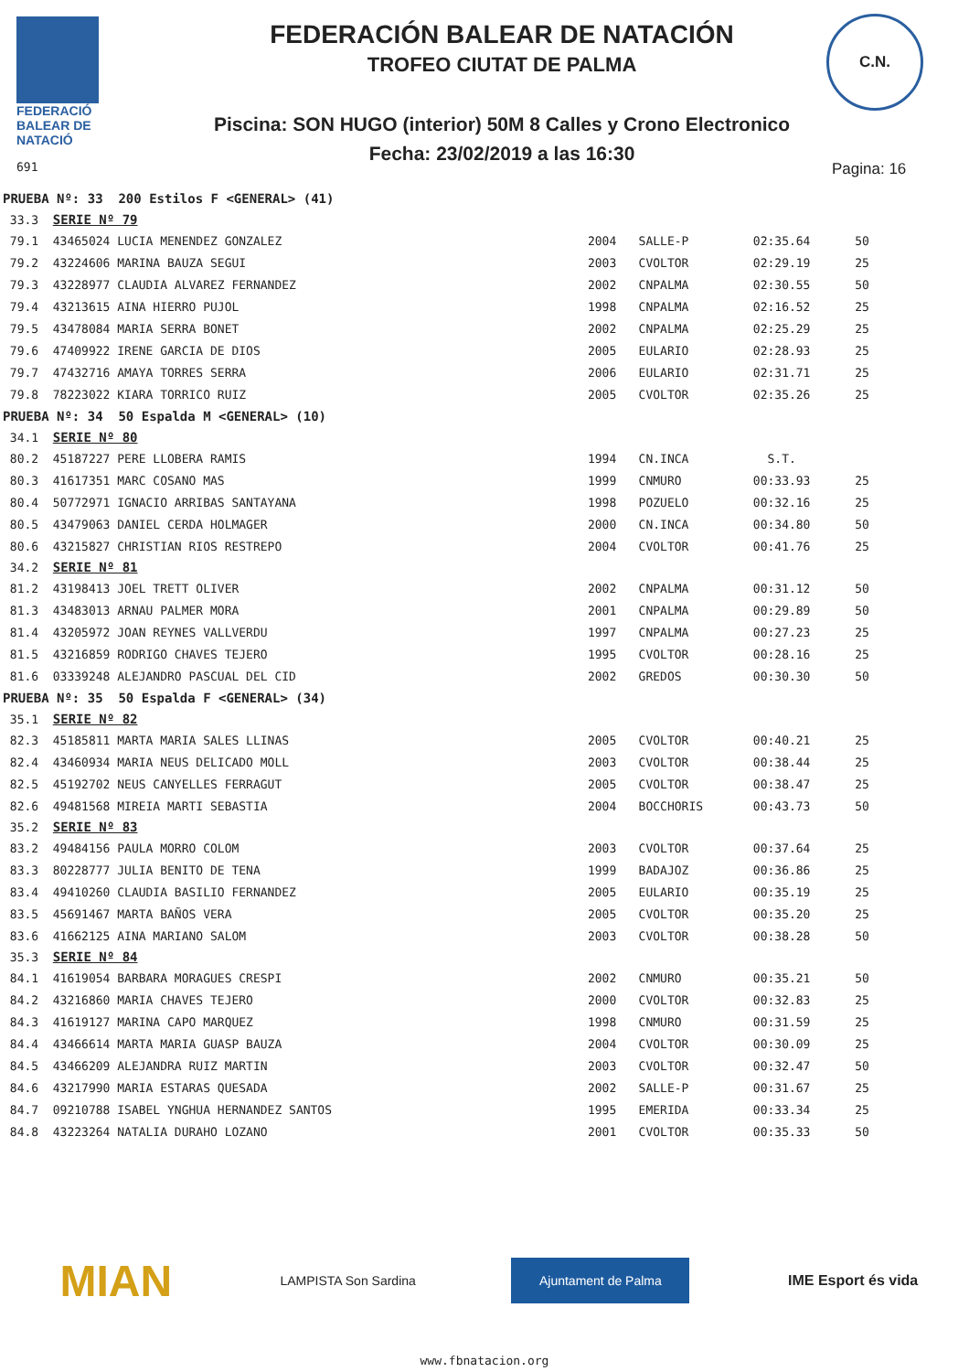FEDERACIÓ
BALEAR DE
NATACIÓ
691
FEDERACIÓN BALEAR DE NATACIÓN
TROFEO CIUTAT DE PALMA
Piscina: SON HUGO (interior) 50M 8 Calles y Crono Electronico
Fecha: 23/02/2019 a las 16:30
C.N.
Pagina: 16
| PRUEBA Nº: 33 200 Estilos F <GENERAL> (41) | | | | |
| 33.3 SERIE Nº 79 | | | | |
| 79.1 43465024 LUCIA MENENDEZ GONZALEZ | 2004 | SALLE-P | 02:35.64 | 50 |
| 79.2 43224606 MARINA BAUZA SEGUI | 2003 | CVOLTOR | 02:29.19 | 25 |
| 79.3 43228977 CLAUDIA ALVAREZ FERNANDEZ | 2002 | CNPALMA | 02:30.55 | 50 |
| 79.4 43213615 AINA HIERRO PUJOL | 1998 | CNPALMA | 02:16.52 | 25 |
| 79.5 43478084 MARIA SERRA BONET | 2002 | CNPALMA | 02:25.29 | 25 |
| 79.6 47409922 IRENE GARCIA DE DIOS | 2005 | EULARIO | 02:28.93 | 25 |
| 79.7 47432716 AMAYA TORRES SERRA | 2006 | EULARIO | 02:31.71 | 25 |
| 79.8 78223022 KIARA TORRICO RUIZ | 2005 | CVOLTOR | 02:35.26 | 25 |
| PRUEBA Nº: 34 50 Espalda M <GENERAL> (10) | | | | |
| 34.1 SERIE Nº 80 | | | | |
| 80.2 45187227 PERE LLOBERA RAMIS | 1994 | CN.INCA | S.T. | |
| 80.3 41617351 MARC COSANO MAS | 1999 | CNMURO | 00:33.93 | 25 |
| 80.4 50772971 IGNACIO ARRIBAS SANTAYANA | 1998 | POZUELO | 00:32.16 | 25 |
| 80.5 43479063 DANIEL CERDA HOLMAGER | 2000 | CN.INCA | 00:34.80 | 50 |
| 80.6 43215827 CHRISTIAN RIOS RESTREPO | 2004 | CVOLTOR | 00:41.76 | 25 |
| 34.2 SERIE Nº 81 | | | | |
| 81.2 43198413 JOEL TRETT OLIVER | 2002 | CNPALMA | 00:31.12 | 50 |
| 81.3 43483013 ARNAU PALMER MORA | 2001 | CNPALMA | 00:29.89 | 50 |
| 81.4 43205972 JOAN REYNES VALLVERDU | 1997 | CNPALMA | 00:27.23 | 25 |
| 81.5 43216859 RODRIGO CHAVES TEJERO | 1995 | CVOLTOR | 00:28.16 | 25 |
| 81.6 03339248 ALEJANDRO PASCUAL DEL CID | 2002 | GREDOS | 00:30.30 | 50 |
| PRUEBA Nº: 35 50 Espalda F <GENERAL> (34) | | | | |
| 35.1 SERIE Nº 82 | | | | |
| 82.3 45185811 MARTA MARIA SALES LLINAS | 2005 | CVOLTOR | 00:40.21 | 25 |
| 82.4 43460934 MARIA NEUS DELICADO MOLL | 2003 | CVOLTOR | 00:38.44 | 25 |
| 82.5 45192702 NEUS CANYELLES FERRAGUT | 2005 | CVOLTOR | 00:38.47 | 25 |
| 82.6 49481568 MIREIA MARTI SEBASTIA | 2004 | BOCCHORIS | 00:43.73 | 50 |
| 35.2 SERIE Nº 83 | | | | |
| 83.2 49484156 PAULA MORRO COLOM | 2003 | CVOLTOR | 00:37.64 | 25 |
| 83.3 80228777 JULIA BENITO DE TENA | 1999 | BADAJOZ | 00:36.86 | 25 |
| 83.4 49410260 CLAUDIA BASILIO FERNANDEZ | 2005 | EULARIO | 00:35.19 | 25 |
| 83.5 45691467 MARTA BAÑOS VERA | 2005 | CVOLTOR | 00:35.20 | 25 |
| 83.6 41662125 AINA MARIANO SALOM | 2003 | CVOLTOR | 00:38.28 | 50 |
| 35.3 SERIE Nº 84 | | | | |
| 84.1 41619054 BARBARA MORAGUES CRESPI | 2002 | CNMURO | 00:35.21 | 50 |
| 84.2 43216860 MARIA CHAVES TEJERO | 2000 | CVOLTOR | 00:32.83 | 25 |
| 84.3 41619127 MARINA CAPO MARQUEZ | 1998 | CNMURO | 00:31.59 | 25 |
| 84.4 43466614 MARTA MARIA GUASP BAUZA | 2004 | CVOLTOR | 00:30.09 | 25 |
| 84.5 43466209 ALEJANDRA RUIZ MARTIN | 2003 | CVOLTOR | 00:32.47 | 50 |
| 84.6 43217990 MARIA ESTARAS QUESADA | 2002 | SALLE-P | 00:31.67 | 25 |
| 84.7 09210788 ISABEL YNGHUA HERNANDEZ SANTOS | 1995 | EMERIDA | 00:33.34 | 25 |
| 84.8 43223264 NATALIA DURAHO LOZANO | 2001 | CVOLTOR | 00:35.33 | 50 |
MIAN
LAMPISTA Son Sardina
Ajuntament de Palma
IME Esport és vida
www.fbnatacion.org